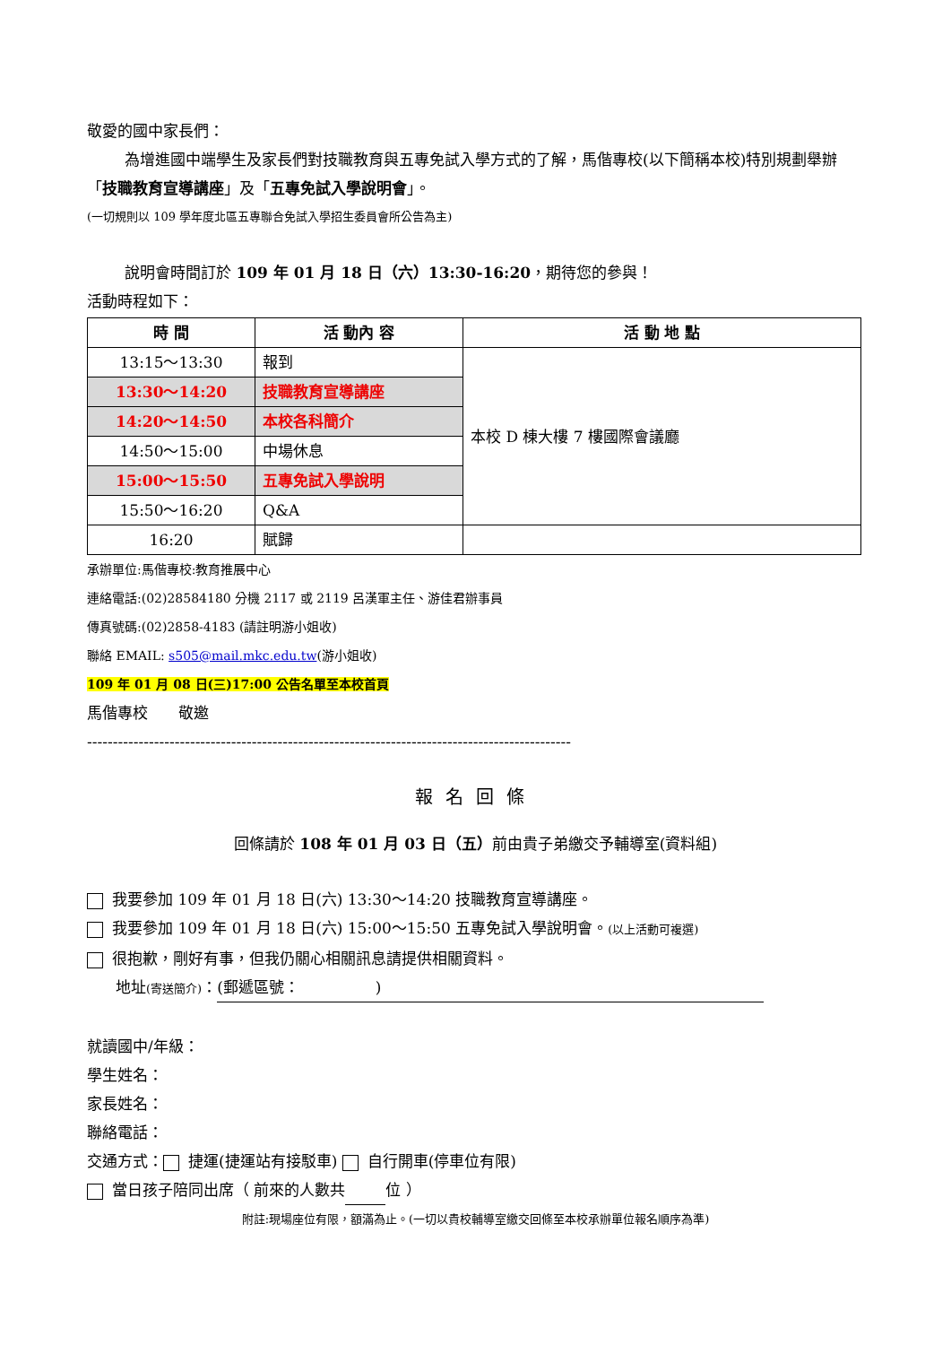敬愛的國中家長們：
為增進國中端學生及家長們對技職教育與五專免試入學方式的了解，馬偕專校(以下簡稱本校)特別規劃舉辦「技職教育宣導講座」及「五專免試入學說明會」。
(一切規則以 109 學年度北區五專聯合免試入學招生委員會所公告為主)
說明會時間訂於 109 年 01 月 18 日（六）13:30-16:20，期待您的參與！
活動時程如下：
| 時 間 | 活 動內 容 | 活 動 地 點 |
| --- | --- | --- |
| 13:15～13:30 | 報到 | 本校 D 棟大樓 7 樓國際會議廳 |
| 13:30～14:20 | 技職教育宣導講座 | |
| 14:20～14:50 | 本校各科簡介 | |
| 14:50～15:00 | 中場休息 | |
| 15:00～15:50 | 五專免試入學說明 | |
| 15:50～16:20 | Q&A | |
| 16:20 | 賦歸 | |
承辦單位:馬偕專校:教育推展中心
連絡電話:(02)28584180 分機 2117 或 2119 呂漢軍主任、游佳君辦事員
傳真號碼:(02)2858-4183 (請註明游小姐收)
聯絡 EMAIL: s505@mail.mkc.edu.tw(游小姐收)
109 年 01 月 08 日(三)17:00 公告名單至本校首頁
馬偕專校　　敬邀
----------------------------------------------------------------------------------------------
報名回條
回條請於 108 年 01 月 03 日（五）前由貴子弟繳交予輔導室(資料組)
我要參加 109 年 01 月 18 日(六) 13:30～14:20 技職教育宣導講座。
我要參加 109 年 01 月 18 日(六) 15:00～15:50 五專免試入學說明會。(以上活動可複選)
很抱歉，剛好有事，但我仍關心相關訊息請提供相關資料。
地址(寄送簡介)： (郵遞區號：　　　　　)
就讀國中/年級：
學生姓名：
家長姓名：
聯絡電話：
交通方式： 捷運(捷運站有接駁車) 自行開車(停車位有限)
當日孩子陪同出席（ 前來的人數共 位 ）
附註:現場座位有限，額滿為止。(一切以貴校輔導室繳交回條至本校承辦單位報名順序為準)